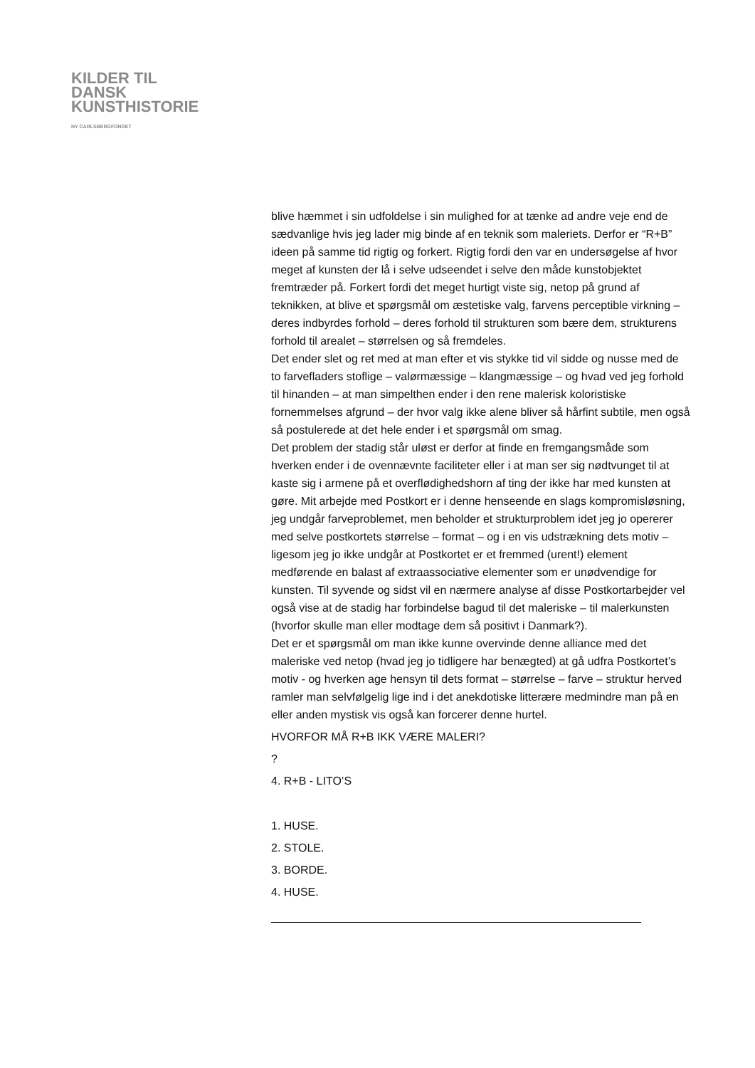KILDER TIL
DANSK
KUNSTHISTORIE
NY CARLSBERGFONDET
blive hæmmet i sin udfoldelse i sin mulighed for at tænke ad andre veje end de sædvanlige hvis jeg lader mig binde af en teknik som maleriets. Derfor er “R+B” ideen på samme tid rigtig og forkert. Rigtig fordi den var en undersøgelse af hvor meget af kunsten der lå i selve udseendet i selve den måde kunstobjektet fremtræder på. Forkert fordi det meget hurtigt viste sig, netop på grund af teknikken, at blive et spørgsmål om æstetiske valg, farvens perceptible virkning – deres indbyrdes forhold – deres forhold til strukturen som bære dem, strukturens forhold til arealet – størrelsen og så fremdeles.
Det ender slet og ret med at man efter et vis stykke tid vil sidde og nusse med de to farvefladers stoflige – valørmæssige – klangmæssige – og hvad ved jeg forhold til hinanden – at man simpelthen ender i den rene malerisk koloristiske fornemmelses afgrund – der hvor valg ikke alene bliver så hårfint subtile, men også så postulerede at det hele ender i et spørgsmål om smag.
Det problem der stadig står uløst er derfor at finde en fremgangsmåde som hverken ender i de ovennævnte faciliteter eller i at man ser sig nødtvunget til at kaste sig i armene på et overflødighedshorn af ting der ikke har med kunsten at gøre. Mit arbejde med Postkort er i denne henseende en slags kompromisløsning, jeg undgår farveproblemet, men beholder et strukturproblem idet jeg jo opererer med selve postkortets størrelse – format – og i en vis udstrækning dets motiv – ligesom jeg jo ikke undgår at Postkortet er et fremmed (urent!) element medførende en balast af extraassociative elementer som er unødvendige for kunsten. Til syvende og sidst vil en nærmere analyse af disse Postkortarbejder vel også vise at de stadig har forbindelse bagud til det maleriske – til malerkunsten (hvorfor skulle man eller modtage dem så positivt i Danmark?).
Det er et spørgsmål om man ikke kunne overvinde denne alliance med det maleriske ved netop (hvad jeg jo tidligere har benægted) at gå udfra Postkortet’s motiv - og hverken age hensyn til dets format – størrelse – farve – struktur herved ramler man selvfølgelig lige ind i det anekdotiske litterære medmindre man på en eller anden mystisk vis også kan forcerer denne hurtel.
HVORFOR MÅ R+B IKK VÆRE MALERI?
?
4. R+B - LITO’S
1. HUSE.
2. STOLE.
3. BORDE.
4. HUSE.